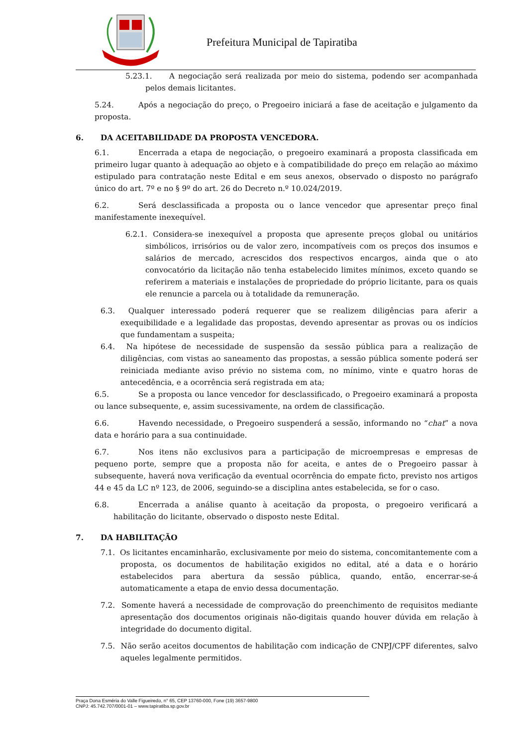Prefeitura Municipal de Tapiratiba
5.23.1. A negociação será realizada por meio do sistema, podendo ser acompanhada pelos demais licitantes.
5.24. Após a negociação do preço, o Pregoeiro iniciará a fase de aceitação e julgamento da proposta.
6. DA ACEITABILIDADE DA PROPOSTA VENCEDORA.
6.1. Encerrada a etapa de negociação, o pregoeiro examinará a proposta classificada em primeiro lugar quanto à adequação ao objeto e à compatibilidade do preço em relação ao máximo estipulado para contratação neste Edital e em seus anexos, observado o disposto no parágrafo único do art. 7º e no § 9º do art. 26 do Decreto n.º 10.024/2019.
6.2. Será desclassificada a proposta ou o lance vencedor que apresentar preço final manifestamente inexequível.
6.2.1. Considera-se inexequível a proposta que apresente preços global ou unitários simbólicos, irrisórios ou de valor zero, incompatíveis com os preços dos insumos e salários de mercado, acrescidos dos respectivos encargos, ainda que o ato convocatório da licitação não tenha estabelecido limites mínimos, exceto quando se referirem a materiais e instalações de propriedade do próprio licitante, para os quais ele renuncie a parcela ou à totalidade da remuneração.
6.3. Qualquer interessado poderá requerer que se realizem diligências para aferir a exequibilidade e a legalidade das propostas, devendo apresentar as provas ou os indícios que fundamentam a suspeita;
6.4. Na hipótese de necessidade de suspensão da sessão pública para a realização de diligências, com vistas ao saneamento das propostas, a sessão pública somente poderá ser reiniciada mediante aviso prévio no sistema com, no mínimo, vinte e quatro horas de antecedência, e a ocorrência será registrada em ata;
6.5. Se a proposta ou lance vencedor for desclassificado, o Pregoeiro examinará a proposta ou lance subsequente, e, assim sucessivamente, na ordem de classificação.
6.6. Havendo necessidade, o Pregoeiro suspenderá a sessão, informando no “chat” a nova data e horário para a sua continuidade.
6.7. Nos itens não exclusivos para a participação de microempresas e empresas de pequeno porte, sempre que a proposta não for aceita, e antes de o Pregoeiro passar à subsequente, haverá nova verificação da eventual ocorrência do empate ficto, previsto nos artigos 44 e 45 da LC nº 123, de 2006, seguindo-se a disciplina antes estabelecida, se for o caso.
6.8. Encerrada a análise quanto à aceitação da proposta, o pregoeiro verificará a habilitação do licitante, observado o disposto neste Edital.
7. DA HABILITAÇÃO
7.1. Os licitantes encaminharão, exclusivamente por meio do sistema, concomitantemente com a proposta, os documentos de habilitação exigidos no edital, até a data e o horário estabelecidos para abertura da sessão pública, quando, então, encerrar-se-á automaticamente a etapa de envio dessa documentação.
7.2. Somente haverá a necessidade de comprovação do preenchimento de requisitos mediante apresentação dos documentos originais não-digitais quando houver dúvida em relação à integridade do documento digital.
7.5. Não serão aceitos documentos de habilitação com indicação de CNPJ/CPF diferentes, salvo aqueles legalmente permitidos.
Praça Dona Esméria do Valle Figueiredo, n° 65, CEP 13760-000, Fone (19) 3657-9800
CNPJ: 45.742.707/0001-01 – www.tapiratiba.sp.gov.br